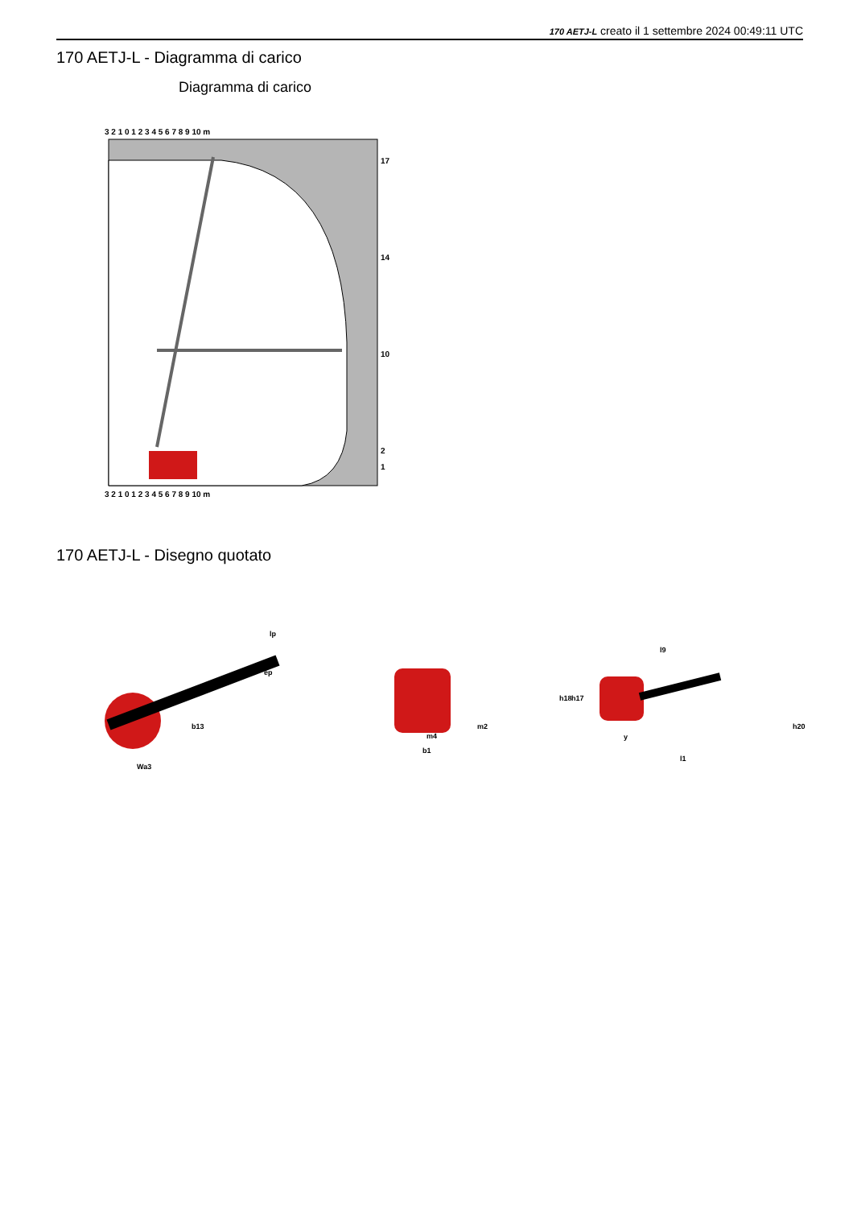170 AETJ-L creato il 1 settembre 2024 00:49:11 UTC
170 AETJ-L - Diagramma di carico
Diagramma di carico
3 2 1 0 1 2 3 4 5 6 7 8 9 10 m
3 2 1 0 1 2 3 4 5 6 7 8 9 10 m
17
14
10
2
1
170 AETJ-L - Disegno quotato
lp
ep
b13
Wa3
m4
b1
m2
l9
y
l1
h18
h17
h20